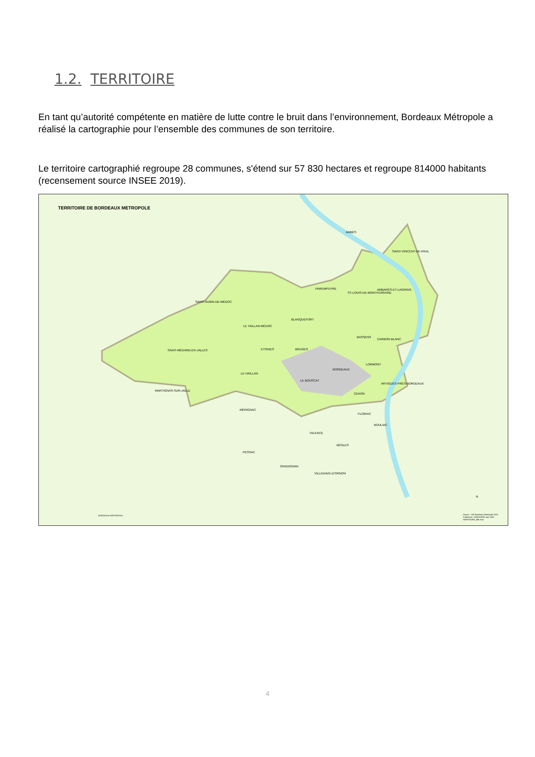1.2. TERRITOIRE
En tant qu’autorité compétente en matière de lutte contre le bruit dans l’environnement, Bordeaux Métropole a réalisé la cartographie pour l’ensemble des communes de son territoire.
Le territoire cartographié regroupe 28 communes, s'étend sur 57 830 hectares et regroupe 814000 habitants (recensement source INSEE 2019).
TERRITOIRE DE BORDEAUX METROPOLE
AMBÈS
SAINT-VINCENT-DE-PAUL
PAREMPUYRE
ST-LOUIS-DE-MONTFERRAND
AMBARÈS-ET-LAGRAVE
SAINT-AUBIN-DE-MÉDOC
BLANQUEFORT
LE TAILLAN-MÉDOC
BASSENS
CARBON-BLANC
SAINT-MÉDARD-EN-JALLES EYSINES BRUGES
LORMONT
BORDEAUX
LE HAILLAN
LE BOUSCAT
ARTIGUES-PRÈS-BORDEAUX
MARTIGNAS-SUR-JALLE
CENON
MÉRIGNAC
FLOIRAC
BOULIAC
TALENCE
BÈGLES
PESSAC
GRADIGNAN
VILLENAVE-D'ORNON
N
Source : SIG Bordeaux Métropole 2022 Traitement : DGNSUDIG Juin 2022 TERRITOIRE_BM.mxd
BORDEAUX MÉTROPOLE
4